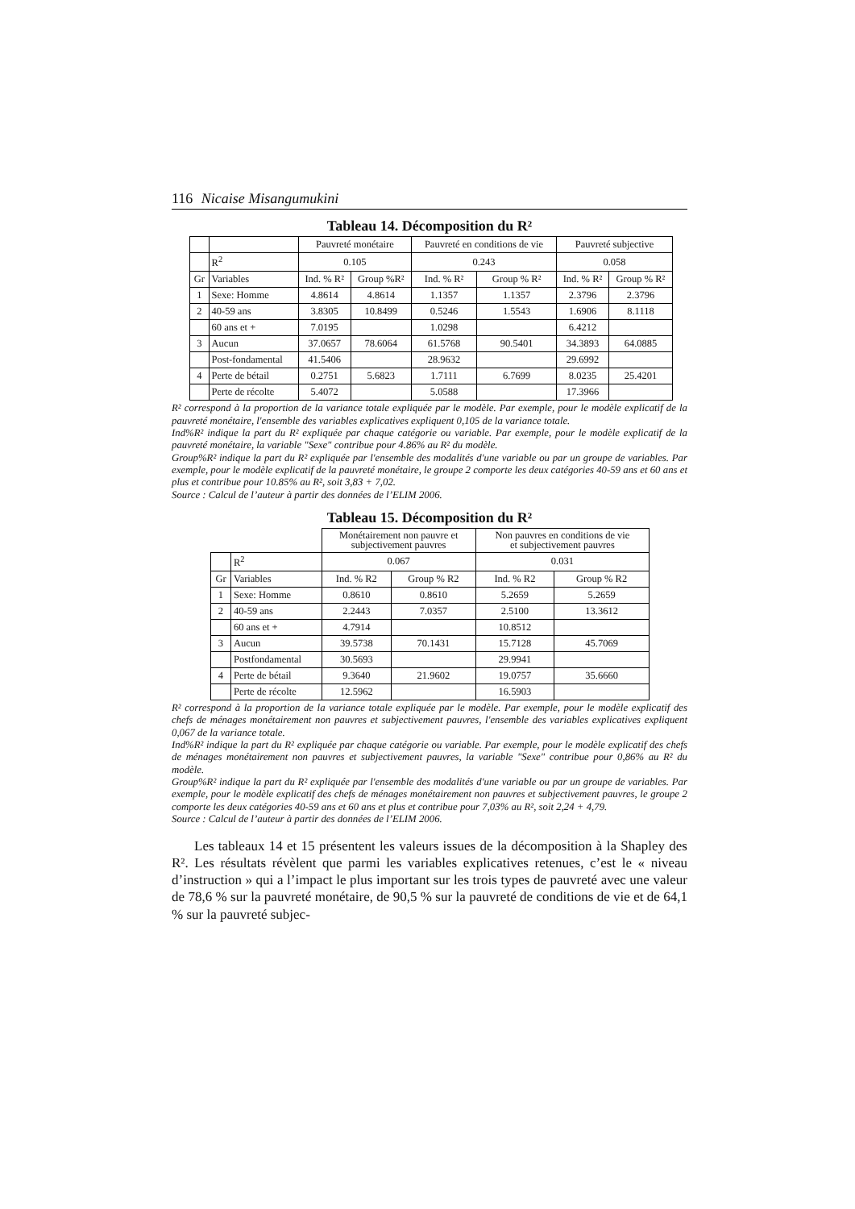116 Nicaise Misangumukini
Tableau 14. Décomposition du R²
| | | Pauvreté monétaire | | Pauvreté en conditions de vie | | Pauvreté subjective | |
| | R<sup>2</sup> | 0.105 | | 0.243 | | 0.058 | |
| Gr | Variables | Ind. % R² | Group %R² | Ind. % R² | Group % R² | Ind. % R² | Group % R² |
| 1 | Sexe: Homme | 4.8614 | 4.8614 | 1.1357 | 1.1357 | 2.3796 | 2.3796 |
| 2 | 40-59 ans | 3.8305 | 10.8499 | 0.5246 | 1.5543 | 1.6906 | 8.1118 |
| | 60 ans et + | 7.0195 | | 1.0298 | | 6.4212 | |
| 3 | Aucun | 37.0657 | 78.6064 | 61.5768 | 90.5401 | 34.3893 | 64.0885 |
| | Post-fondamental | 41.5406 | | 28.9632 | | 29.6992 | |
| 4 | Perte de bétail | 0.2751 | 5.6823 | 1.7111 | 6.7699 | 8.0235 | 25.4201 |
| | Perte de récolte | 5.4072 | | 5.0588 | | 17.3966 | |
R² correspond à la proportion de la variance totale expliquée par le modèle. Par exemple, pour le modèle explicatif de la pauvreté monétaire, l'ensemble des variables explicatives expliquent 0,105 de la variance totale.
Ind%R² indique la part du R² expliquée par chaque catégorie ou variable. Par exemple, pour le modèle explicatif de la pauvreté monétaire, la variable "Sexe" contribue pour 4.86% au R² du modèle.
Group%R² indique la part du R² expliquée par l'ensemble des modalités d'une variable ou par un groupe de variables. Par exemple, pour le modèle explicatif de la pauvreté monétaire, le groupe 2 comporte les deux catégories 40-59 ans et 60 ans et plus et contribue pour 10.85% au R², soit 3,83 + 7,02.
Source : Calcul de l’auteur à partir des données de l’ELIM 2006.
Tableau 15. Décomposition du R²
| | | Monétairement non pauvre et subjectivement pauvres | | Non pauvres en conditions de vie et subjectivement pauvres | |
| | R<sup>2</sup> | 0.067 | | 0.031 | |
| Gr | Variables | Ind. % R2 | Group % R2 | Ind. % R2 | Group % R2 |
| 1 | Sexe: Homme | 0.8610 | 0.8610 | 5.2659 | 5.2659 |
| 2 | 40-59 ans | 2.2443 | 7.0357 | 2.5100 | 13.3612 |
| | 60 ans et + | 4.7914 | | 10.8512 | |
| 3 | Aucun | 39.5738 | 70.1431 | 15.7128 | 45.7069 |
| | Postfondamental | 30.5693 | | 29.9941 | |
| 4 | Perte de bétail | 9.3640 | 21.9602 | 19.0757 | 35.6660 |
| | Perte de récolte | 12.5962 | | 16.5903 | |
R² correspond à la proportion de la variance totale expliquée par le modèle. Par exemple, pour le modèle explicatif des chefs de ménages monétairement non pauvres et subjectivement pauvres, l'ensemble des variables explicatives expliquent 0,067 de la variance totale.
Ind%R² indique la part du R² expliquée par chaque catégorie ou variable. Par exemple, pour le modèle explicatif des chefs de ménages monétairement non pauvres et subjectivement pauvres, la variable "Sexe" contribue pour 0,86% au R² du modèle.
Group%R² indique la part du R² expliquée par l'ensemble des modalités d'une variable ou par un groupe de variables. Par exemple, pour le modèle explicatif des chefs de ménages monétairement non pauvres et subjectivement pauvres, le groupe 2 comporte les deux catégories 40-59 ans et 60 ans et plus et contribue pour 7,03% au R², soit 2,24 + 4,79.
Source : Calcul de l’auteur à partir des données de l’ELIM 2006.
Les tableaux 14 et 15 présentent les valeurs issues de la décomposition à la Shapley des R². Les résultats révèlent que parmi les variables explicatives retenues, c’est le « niveau d’instruction » qui a l’impact le plus important sur les trois types de pauvreté avec une valeur de 78,6 % sur la pauvreté monétaire, de 90,5 % sur la pauvreté de conditions de vie et de 64,1 % sur la pauvreté subjec-